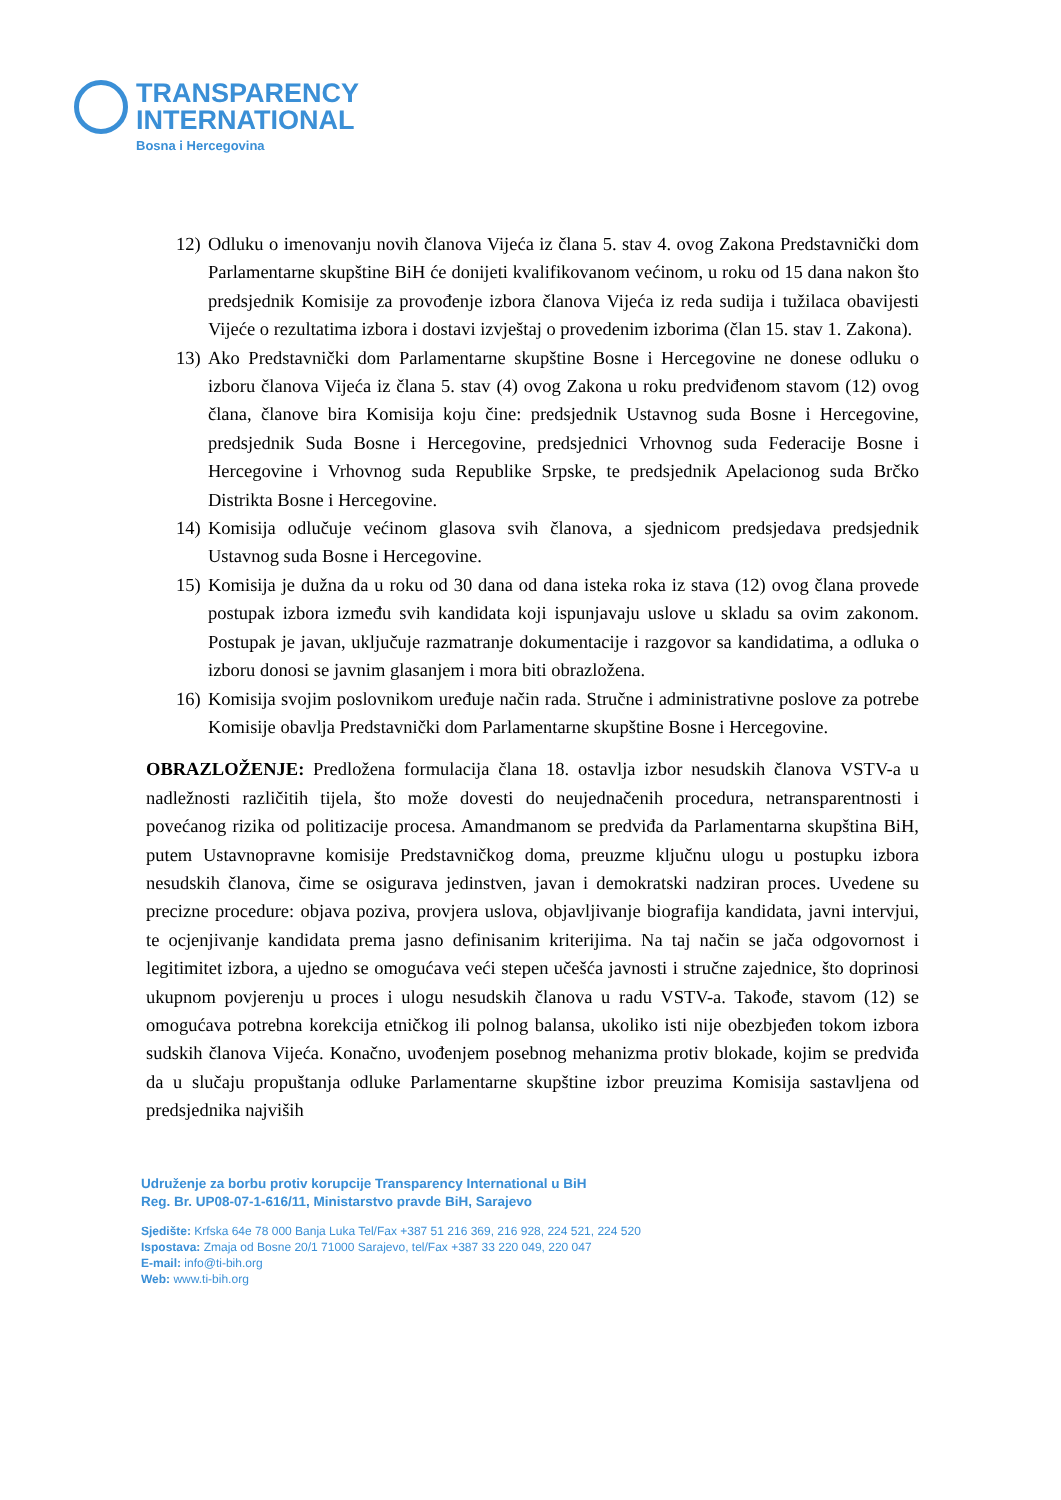TRANSPARENCY
INTERNATIONAL
Bosna i Hercegovina
12) Odluku o imenovanju novih članova Vijeća iz člana 5. stav 4. ovog Zakona Predstavnički dom Parlamentarne skupštine BiH će donijeti kvalifikovanom većinom, u roku od 15 dana nakon što predsjednik Komisije za provođenje izbora članova Vijeća iz reda sudija i tužilaca obavijesti Vijeće o rezultatima izbora i dostavi izvještaj o provedenim izborima (član 15. stav 1. Zakona).
13) Ako Predstavnički dom Parlamentarne skupštine Bosne i Hercegovine ne donese odluku o izboru članova Vijeća iz člana 5. stav (4) ovog Zakona u roku predviđenom stavom (12) ovog člana, članove bira Komisija koju čine: predsjednik Ustavnog suda Bosne i Hercegovine, predsjednik Suda Bosne i Hercegovine, predsjednici Vrhovnog suda Federacije Bosne i Hercegovine i Vrhovnog suda Republike Srpske, te predsjednik Apelacionog suda Brčko Distrikta Bosne i Hercegovine.
14) Komisija odlučuje većinom glasova svih članova, a sjednicom predsjedava predsjednik Ustavnog suda Bosne i Hercegovine.
15) Komisija je dužna da u roku od 30 dana od dana isteka roka iz stava (12) ovog člana provede postupak izbora između svih kandidata koji ispunjavaju uslove u skladu sa ovim zakonom. Postupak je javan, uključuje razmatranje dokumentacije i razgovor sa kandidatima, a odluka o izboru donosi se javnim glasanjem i mora biti obrazložena.
16) Komisija svojim poslovnikom uređuje način rada. Stručne i administrativne poslove za potrebe Komisije obavlja Predstavnički dom Parlamentarne skupštine Bosne i Hercegovine.
OBRAZLOŽENJE: Predložena formulacija člana 18. ostavlja izbor nesudskih članova VSTV-a u nadležnosti različitih tijela, što može dovesti do neujednačenih procedura, netransparentnosti i povećanog rizika od politizacije procesa. Amandmanom se predviđa da Parlamentarna skupština BiH, putem Ustavnopravne komisije Predstavničkog doma, preuzme ključnu ulogu u postupku izbora nesudskih članova, čime se osigurava jedinstven, javan i demokratski nadziran proces. Uvedene su precizne procedure: objava poziva, provjera uslova, objavljivanje biografija kandidata, javni intervjui, te ocjenjivanje kandidata prema jasno definisanim kriterijima. Na taj način se jača odgovornost i legitimitet izbora, a ujedno se omogućava veći stepen učešća javnosti i stručne zajednice, što doprinosi ukupnom povjerenju u proces i ulogu nesudskih članova u radu VSTV-a. Takođe, stavom (12) se omogućava potrebna korekcija etničkog ili polnog balansa, ukoliko isti nije obezbjeđen tokom izbora sudskih članova Vijeća. Konačno, uvođenjem posebnog mehanizma protiv blokade, kojim se predviđa da u slučaju propuštanja odluke Parlamentarne skupštine izbor preuzima Komisija sastavljena od predsjednika najviših
Udruženje za borbu protiv korupcije Transparency International u BiH
Reg. Br. UP08-07-1-616/11, Ministarstvo pravde BiH, Sarajevo
Sjedište: Krfska 64e 78 000 Banja Luka Tel/Fax +387 51 216 369, 216 928, 224 521, 224 520
Ispostava: Zmaja od Bosne 20/1 71000 Sarajevo, tel/Fax +387 33 220 049, 220 047
E-mail: info@ti-bih.org
Web: www.ti-bih.org